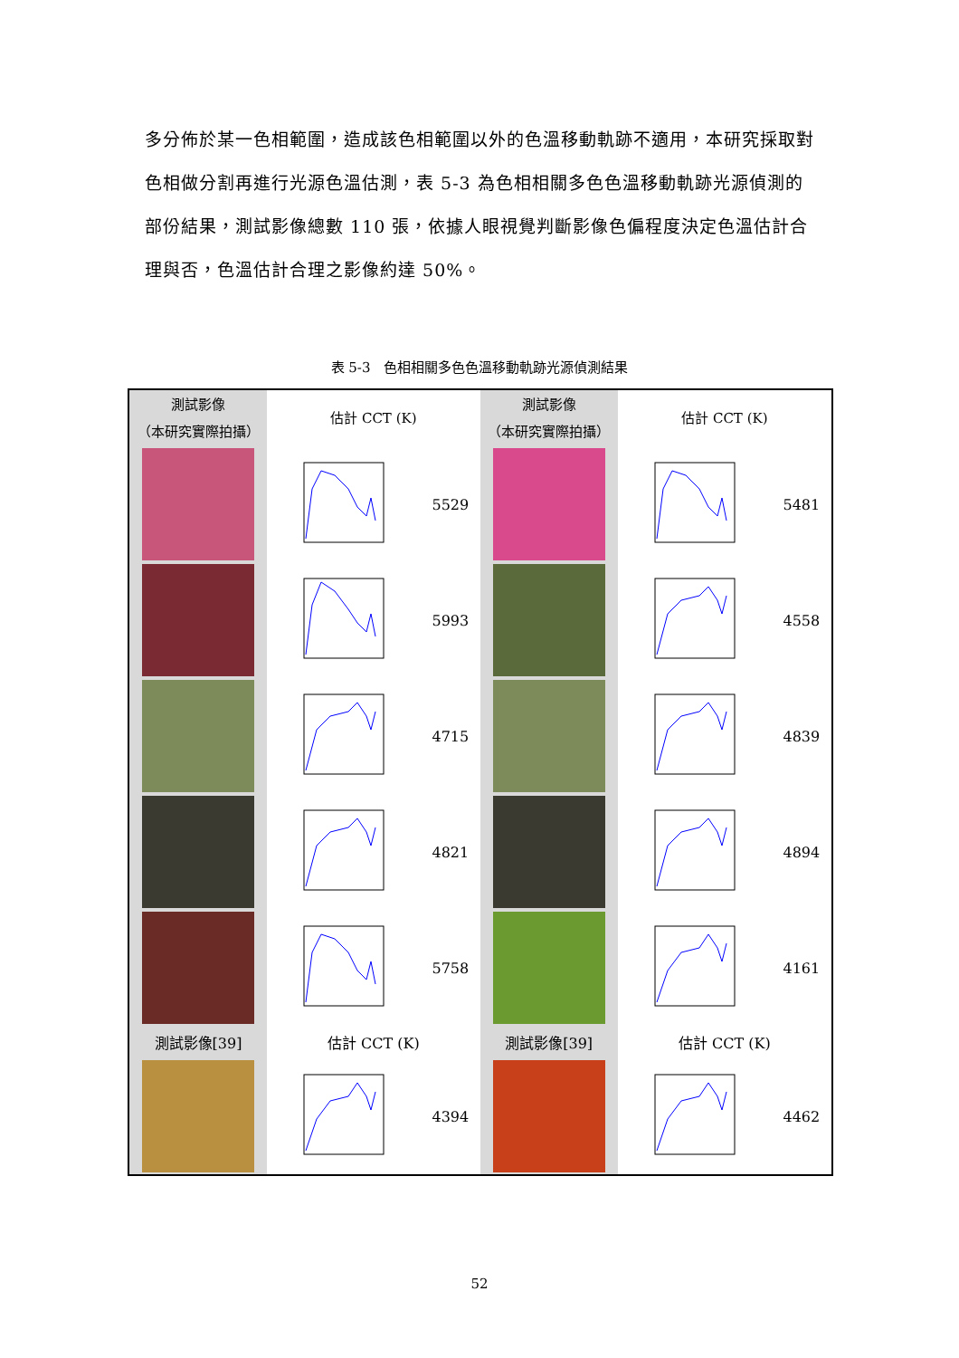多分佈於某一色相範圍，造成該色相範圍以外的色溫移動軌跡不適用，本研究採取對色相做分割再進行光源色溫估測，表 5-3 為色相相關多色色溫移動軌跡光源偵測的部份結果，測試影像總數 110 張，依據人眼視覺判斷影像色偏程度決定色溫估計合理與否，色溫估計合理之影像約達 50%。
表 5-3　色相相關多色色溫移動軌跡光源偵測結果
| 測試影像 （本研究實際拍攝） | 估計 CCT (K) | | 測試影像 （本研究實際拍攝） | 估計 CCT (K) | |
| | | 5529 | | | 5481 |
| | | 5993 | | | 4558 |
| | | 4715 | | | 4839 |
| | | 4821 | | | 4894 |
| | | 5758 | | | 4161 |
| 測試影像[39] | 估計 CCT (K) | | 測試影像[39] | 估計 CCT (K) | |
| | | 4394 | | | 4462 |
52